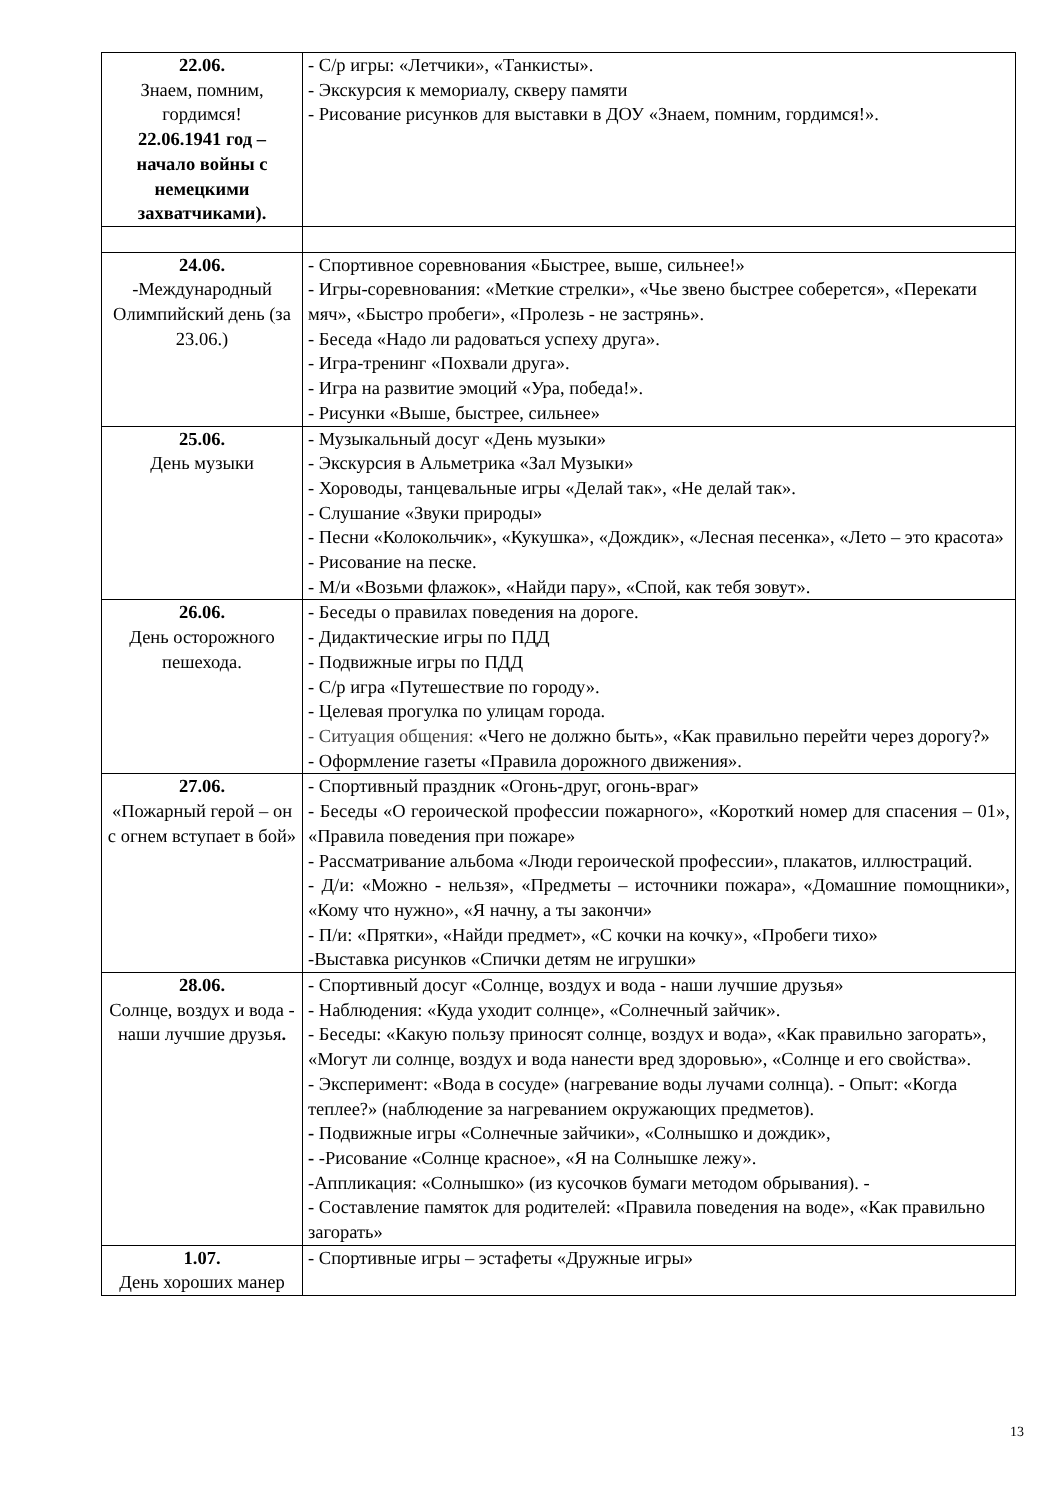| 22.06. Знаем, помним, гордимся! 22.06.1941 год – начало войны с немецкими захватчиками). | - С/р игры: «Летчики», «Танкисты». - Экскурсия к мемориалу, скверу памяти - Рисование рисунков для выставки в ДОУ «Знаем, помним, гордимся!». |
| 24.06. -Международный Олимпийский день (за 23.06.) | - Спортивное соревнования «Быстрее, выше, сильнее!» - Игры-соревнования: «Меткие стрелки», «Чье звено быстрее соберется», «Перекати мяч», «Быстро пробеги», «Пролезь - не застрянь». - Беседа «Надо ли радоваться успеху друга». - Игра-тренинг «Похвали друга». - Игра на развитие эмоций «Ура, победа!». - Рисунки «Выше, быстрее, сильнее» |
| 25.06. День музыки | - Музыкальный досуг «День музыки» - Экскурсия в Альметрика «Зал Музыки» - Хороводы, танцевальные игры «Делай так», «Не делай так». - Слушание «Звуки природы» - Песни «Колокольчик», «Кукушка», «Дождик», «Лесная песенка», «Лето – это красота» - Рисование на песке. - М/и «Возьми флажок», «Найди пару», «Спой, как тебя зовут». |
| 26.06. День осторожного пешехода. | - Беседы о правилах поведения на дороге. - Дидактические игры по ПДД - Подвижные игры по ПДД - С/р игра «Путешествие по городу». - Целевая прогулка по улицам города. - Ситуация общения: «Чего не должно быть», «Как правильно перейти через дорогу?» - Оформление газеты «Правила дорожного движения». |
| 27.06. «Пожарный герой – он с огнем вступает в бой» | - Спортивный праздник «Огонь-друг, огонь-враг» - Беседы «О героической профессии пожарного», «Короткий номер для спасения – 01», «Правила поведения при пожаре» - Рассматривание альбома «Люди героической профессии», плакатов, иллюстраций. - Д/и: «Можно - нельзя», «Предметы – источники пожара», «Домашние помощники», «Кому что нужно», «Я начну, а ты закончи» - П/и: «Прятки», «Найди предмет», «С кочки на кочку», «Пробеги тихо» -Выставка рисунков «Спички детям не игрушки» |
| 28.06. Солнце, воздух и вода - наши лучшие друзья . | - Спортивный досуг «Солнце, воздух и вода - наши лучшие друзья» - Наблюдения: «Куда уходит солнце», «Солнечный зайчик». - Беседы: «Какую пользу приносят солнце, воздух и вода», «Как правильно загорать», «Могут ли солнце, воздух и вода нанести вред здоровью», «Солнце и его свойства». - Эксперимент: «Вода в сосуде» (нагревание воды лучами солнца). - Опыт: «Когда теплее?» (наблюдение за нагреванием окружающих предметов). - Подвижные игры «Солнечные зайчики», «Солнышко и дождик», - -Рисование «Солнце красное», «Я на Солнышке лежу». -Аппликация: «Солнышко» (из кусочков бумаги методом обрывания). - - Составление памяток для родителей: «Правила поведения на воде», «Как правильно загорать» |
| 1.07. День хороших манер | - Спортивные игры – эстафеты «Дружные игры» |
13